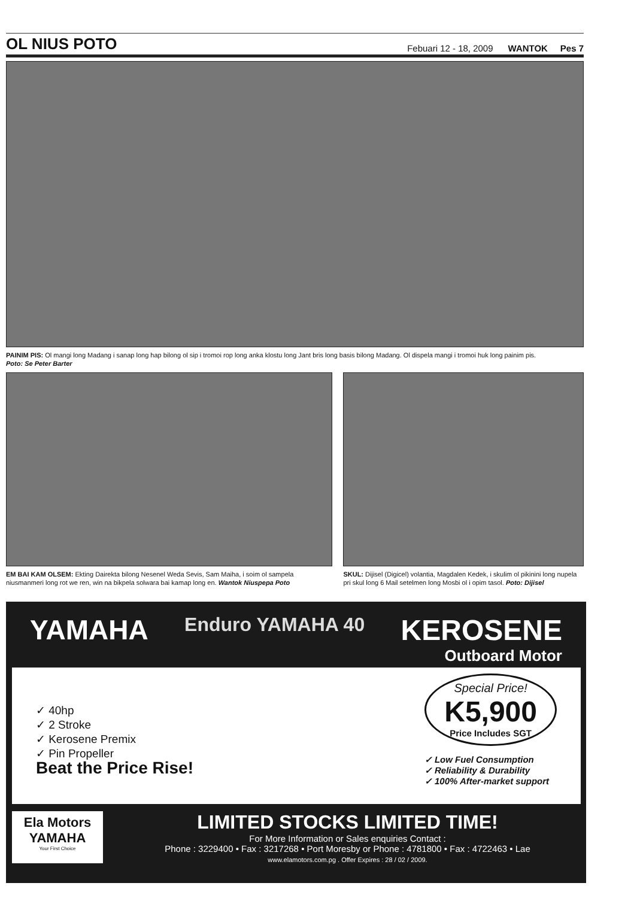OL NIUS POTO
Febuari 12 - 18, 2009 WANTOK Pes 7
PAINIM PIS: Ol mangi long Madang i sanap long hap bilong ol sip i tromoi rop long anka klostu long Jant bris long basis bilong Madang. Ol dispela mangi i tromoi huk long painim pis.
Poto: Se Peter Barter
EM BAI KAM OLSEM: Ekting Dairekta bilong Nesenel Weda Sevis, Sam Maiha, i soim ol sampela niusmanmeri long rot we ren, win na bikpela solwara bai kamap long en. Wantok Niuspepa Poto
SKUL: Dijisel (Digicel) volantia, Magdalen Kedek, i skulim ol pikinini long nupela pri skul long 6 Mail setelmen long Mosbi ol i opim tasol. Poto: Dijisel
YAMAHA
Enduro YAMAHA 40
KEROSENE
Outboard Motor
✓ 40hp
✓ 2 Stroke
✓ Kerosene Premix
✓ Pin Propeller
Beat the Price Rise!
Special Price!
K5,900
Price Includes SGT
✓ Low Fuel Consumption
✓ Reliability & Durability
✓ 100% After-market support
Ela Motors
YAMAHA
Your First Choice
LIMITED STOCKS LIMITED TIME!
For More Information or Sales enquiries Contact :
Phone : 3229400 • Fax : 3217268 • Port Moresby or Phone : 4781800 • Fax : 4722463 • Lae
www.elamotors.com.pg . Offer Expires : 28 / 02 / 2009.